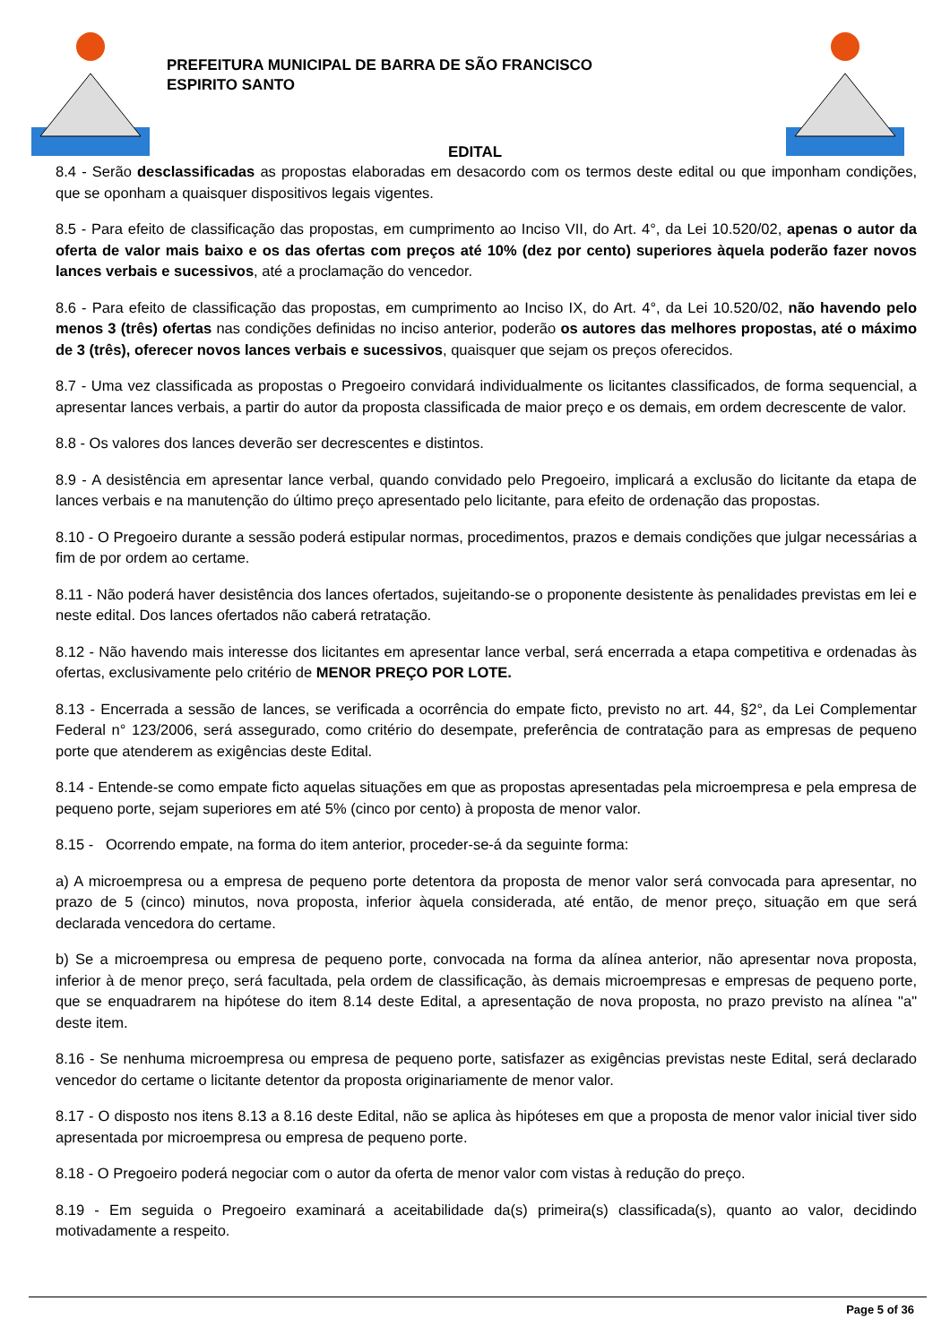PREFEITURA MUNICIPAL DE BARRA DE SÃO FRANCISCO
ESPIRITO SANTO
EDITAL
8.4 - Serão desclassificadas as propostas elaboradas em desacordo com os termos deste edital ou que imponham condições, que se oponham a quaisquer dispositivos legais vigentes.
8.5 - Para efeito de classificação das propostas, em cumprimento ao Inciso VII, do Art. 4°, da Lei 10.520/02, apenas o autor da oferta de valor mais baixo e os das ofertas com preços até 10% (dez por cento) superiores àquela poderão fazer novos lances verbais e sucessivos, até a proclamação do vencedor.
8.6 - Para efeito de classificação das propostas, em cumprimento ao Inciso IX, do Art. 4°, da Lei 10.520/02, não havendo pelo menos 3 (três) ofertas nas condições definidas no inciso anterior, poderão os autores das melhores propostas, até o máximo de 3 (três), oferecer novos lances verbais e sucessivos, quaisquer que sejam os preços oferecidos.
8.7 - Uma vez classificada as propostas o Pregoeiro convidará individualmente os licitantes classificados, de forma sequencial, a apresentar lances verbais, a partir do autor da proposta classificada de maior preço e os demais, em ordem decrescente de valor.
8.8 - Os valores dos lances deverão ser decrescentes e distintos.
8.9 - A desistência em apresentar lance verbal, quando convidado pelo Pregoeiro, implicará a exclusão do licitante da etapa de lances verbais e na manutenção do último preço apresentado pelo licitante, para efeito de ordenação das propostas.
8.10 - O Pregoeiro durante a sessão poderá estipular normas, procedimentos, prazos e demais condições que julgar necessárias a fim de por ordem ao certame.
8.11 - Não poderá haver desistência dos lances ofertados, sujeitando-se o proponente desistente às penalidades previstas em lei e neste edital. Dos lances ofertados não caberá retratação.
8.12 - Não havendo mais interesse dos licitantes em apresentar lance verbal, será encerrada a etapa competitiva e ordenadas às ofertas, exclusivamente pelo critério de MENOR PREÇO POR LOTE.
8.13 - Encerrada a sessão de lances, se verificada a ocorrência do empate ficto, previsto no art. 44, §2°, da Lei Complementar Federal n° 123/2006, será assegurado, como critério do desempate, preferência de contratação para as empresas de pequeno porte que atenderem as exigências deste Edital.
8.14 - Entende-se como empate ficto aquelas situações em que as propostas apresentadas pela microempresa e pela empresa de pequeno porte, sejam superiores em até 5% (cinco por cento) à proposta de menor valor.
8.15 - Ocorrendo empate, na forma do item anterior, proceder-se-á da seguinte forma:
a) A microempresa ou a empresa de pequeno porte detentora da proposta de menor valor será convocada para apresentar, no prazo de 5 (cinco) minutos, nova proposta, inferior àquela considerada, até então, de menor preço, situação em que será declarada vencedora do certame.
b) Se a microempresa ou empresa de pequeno porte, convocada na forma da alínea anterior, não apresentar nova proposta, inferior à de menor preço, será facultada, pela ordem de classificação, às demais microempresas e empresas de pequeno porte, que se enquadrarem na hipótese do item 8.14 deste Edital, a apresentação de nova proposta, no prazo previsto na alínea "a" deste item.
8.16 - Se nenhuma microempresa ou empresa de pequeno porte, satisfazer as exigências previstas neste Edital, será declarado vencedor do certame o licitante detentor da proposta originariamente de menor valor.
8.17 - O disposto nos itens 8.13 a 8.16 deste Edital, não se aplica às hipóteses em que a proposta de menor valor inicial tiver sido apresentada por microempresa ou empresa de pequeno porte.
8.18 - O Pregoeiro poderá negociar com o autor da oferta de menor valor com vistas à redução do preço.
8.19 - Em seguida o Pregoeiro examinará a aceitabilidade da(s) primeira(s) classificada(s), quanto ao valor, decidindo motivadamente a respeito.
Page 5 of 36